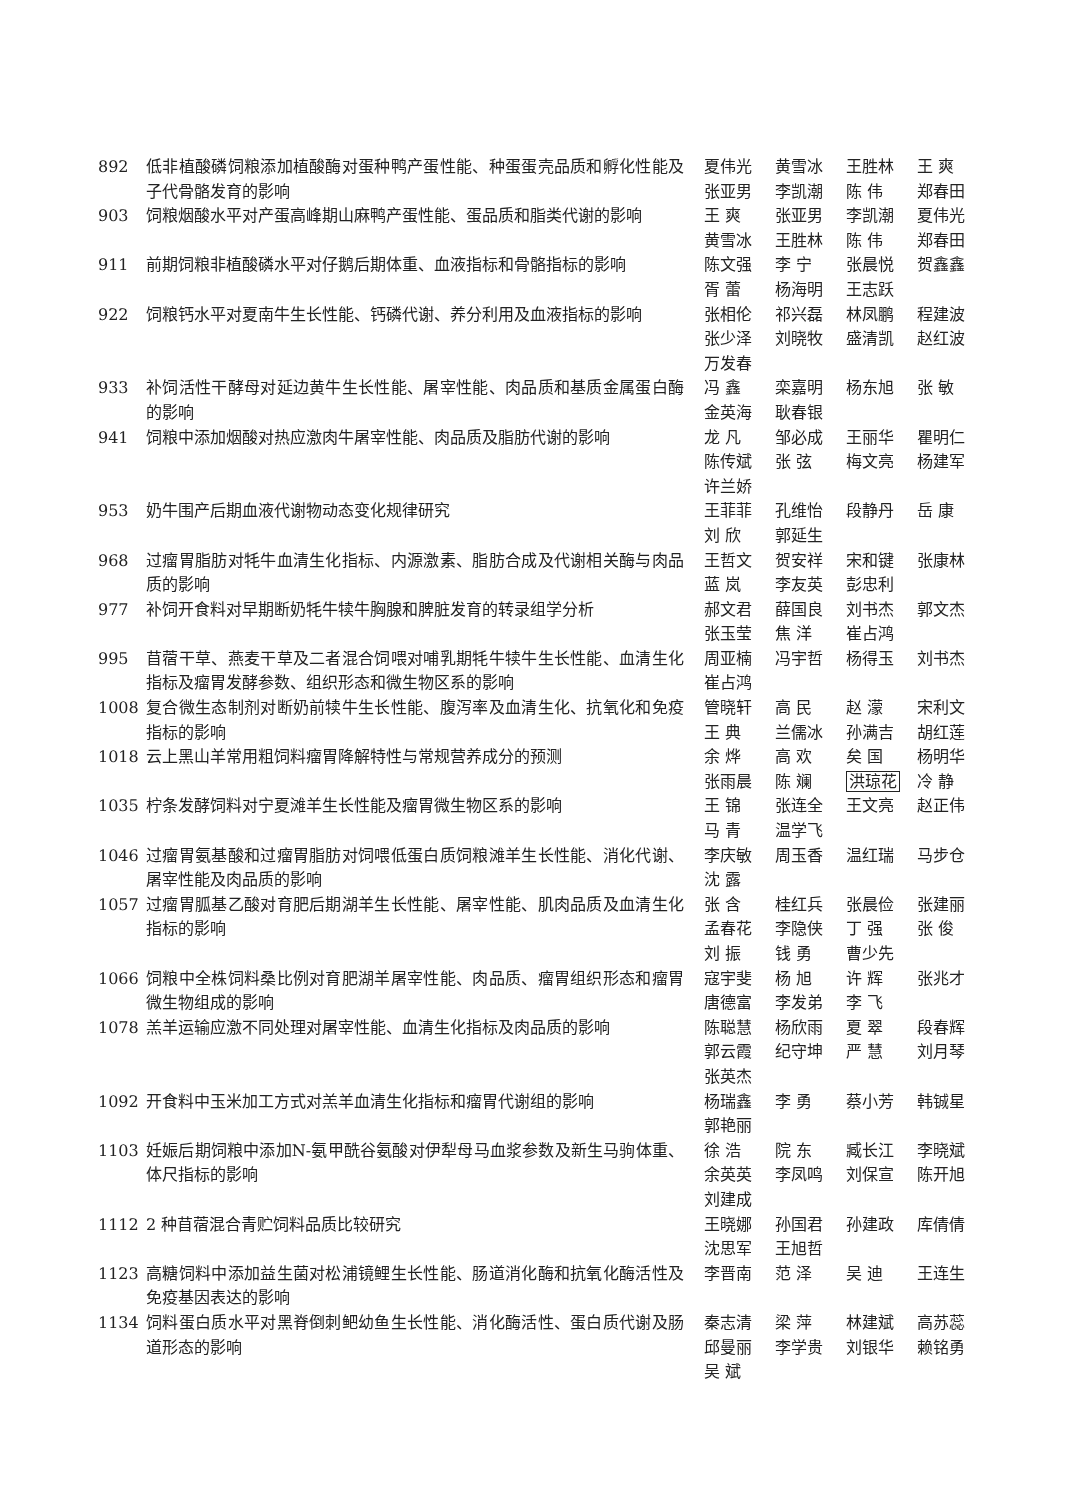892 低非植酸磷饲粮添加植酸酶对蛋种鸭产蛋性能、种蛋蛋壳品质和孵化性能及子代骨骼发育的影响
夏伟光 黄雪冰 王胜林 王 爽 张亚男 李凯潮 陈 伟 郑春田
903 饲粮烟酸水平对产蛋高峰期山麻鸭产蛋性能、蛋品质和脂类代谢的影响 王 爽 张亚男 李凯潮 夏伟光 黄雪冰 王胜林 陈 伟 郑春田
911 前期饲粮非植酸磷水平对仔鹅后期体重、血液指标和骨骼指标的影响 陈文强 李 宁 张晨悦 贺鑫鑫 胥 蕾 杨海明 王志跃
922 饲粮钙水平对夏南牛生长性能、钙磷代谢、养分利用及血液指标的影响 张相伦 祁兴磊 林凤鹏 程建波 张少泽 刘晓牧 盛清凯 赵红波 万发春
933 补饲活性干酵母对延边黄牛生长性能、屠宰性能、肉品质和基质金属蛋白酶的影响
冯 鑫 栾嘉明 杨东旭 张 敏 金英海 耿春银
941 饲粮中添加烟酸对热应激肉牛屠宰性能、肉品质及脂肪代谢的影响 龙 凡 邹必成 王丽华 瞿明仁 陈传斌 张 弦 梅文亮 杨建军 许兰娇
953 奶牛围产后期血液代谢物动态变化规律研究 王菲菲 孔维怡 段静丹 岳 康 刘 欣 郭延生
968 过瘤胃脂肪对牦牛血清生化指标、内源激素、脂肪合成及代谢相关酶与肉品质的影响
王哲文 贺安祥 宋和键 张康林 蓝 岚 李友英 彭忠利
977 补饲开食料对早期断奶牦牛犊牛胸腺和脾脏发育的转录组学分析 郝文君 薛国良 刘书杰 郭文杰 张玉莹 焦 洋 崔占鸿
995 苜蓿干草、燕麦干草及二者混合饲喂对哺乳期牦牛犊牛生长性能、血清生化指标及瘤胃发酵参数、组织形态和微生物区系的影响
周亚楠 冯宇哲 杨得玉 刘书杰 崔占鸿
1008 复合微生态制剂对断奶前犊牛生长性能、腹泻率及血清生化、抗氧化和免疫指标的影响
管晓轩 高 民 赵 濛 宋利文 王 典 兰儒冰 孙满吉 胡红莲
1018 云上黑山羊常用粗饲料瘤胃降解特性与常规营养成分的预测 余 烨 高 欢 矣 国 杨明华 张雨晨 陈 斓 洪琼花 冷 静
1035 柠条发酵饲料对宁夏滩羊生长性能及瘤胃微生物区系的影响 王 锦 张连全 王文亮 赵正伟 马 青 温学飞
1046 过瘤胃氨基酸和过瘤胃脂肪对饲喂低蛋白质饲粮滩羊生长性能、消化代谢、屠宰性能及肉品质的影响
李庆敏 周玉香 温红瑞 马步仓 沈 露
1057 过瘤胃胍基乙酸对育肥后期湖羊生长性能、屠宰性能、肌肉品质及血清生化指标的影响
张 含 桂红兵 张晨俭 张建丽 孟春花 李隐侠 丁 强 张 俊 刘 振 钱 勇 曹少先
1066 饲粮中全株饲料桑比例对育肥湖羊屠宰性能、肉品质、瘤胃组织形态和瘤胃微生物组成的影响
寇宇斐 杨 旭 许 辉 张兆才 唐德富 李发弟 李 飞
1078 羔羊运输应激不同处理对屠宰性能、血清生化指标及肉品质的影响 陈聪慧 杨欣雨 夏 翠 段春辉 郭云霞 纪守坤 严 慧 刘月琴 张英杰
1092 开食料中玉米加工方式对羔羊血清生化指标和瘤胃代谢组的影响 杨瑞鑫 李 勇 蔡小芳 韩铖星 郭艳丽
1103 妊娠后期饲粮中添加N-氨甲酰谷氨酸对伊犁母马血浆参数及新生马驹体重、体尺指标的影响
徐 浩 院 东 臧长江 李晓斌 余英英 李凤鸣 刘保宣 陈开旭 刘建成
1112 2 种苜蓿混合青贮饲料品质比较研究 王晓娜 孙国君 孙建政 库倩倩 沈思军 王旭哲
1123 高糖饲料中添加益生菌对松浦镜鲤生长性能、肠道消化酶和抗氧化酶活性及免疫基因表达的影响
李晋南 范 泽 吴 迪 王连生
1134 饲料蛋白质水平对黑脊倒刺鲃幼鱼生长性能、消化酶活性、蛋白质代谢及肠道形态的影响
秦志清 梁 萍 林建斌 高苏蕊 邱曼丽 李学贵 刘银华 赖铭勇 吴 斌